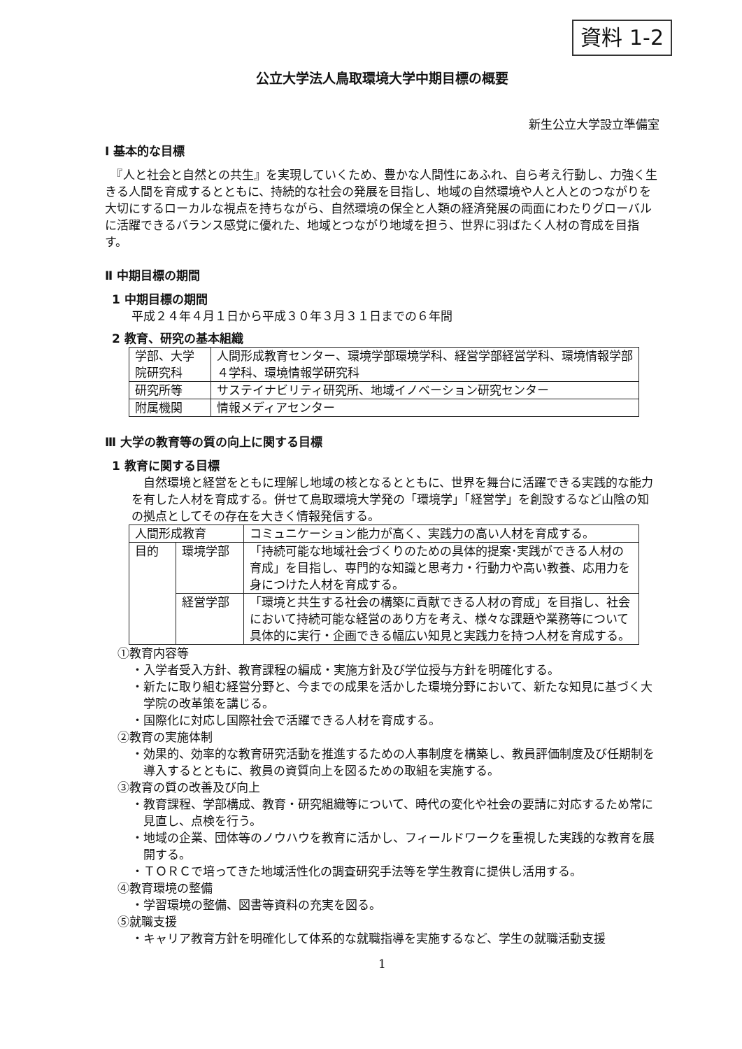資料 1-2
公立大学法人鳥取環境大学中期目標の概要
新生公立大学設立準備室
Ⅰ 基本的な目標
　『人と社会と自然との共生』を実現していくため、豊かな人間性にあふれ、自ら考え行動し、力強く生きる人間を育成するとともに、持続的な社会の発展を目指し、地域の自然環境や人と人とのつながりを大切にするローカルな視点を持ちながら、自然環境の保全と人類の経済発展の両面にわたりグローバルに活躍できるバランス感覚に優れた、地域とつながり地域を担う、世界に羽ばたく人材の育成を目指す。
Ⅱ 中期目標の期間
1 中期目標の期間
平成２４年４月１日から平成３０年３月３１日までの６年間
2 教育、研究の基本組織
| 学部、大学院研究科 | 人間形成教育センター、環境学部環境学科、経営学部経営学科、環境情報学部４学科、環境情報学研究科 |
| 研究所等 | サステイナビリティ研究所、地域イノベーション研究センター |
| 附属機関 | 情報メディアセンター |
Ⅲ 大学の教育等の質の向上に関する目標
1 教育に関する目標
　自然環境と経営をともに理解し地域の核となるとともに、世界を舞台に活躍できる実践的な能力を有した人材を育成する。併せて鳥取環境大学発の「環境学」「経営学」を創設するなど山陰の知の拠点としてその存在を大きく情報発信する。
| 人間形成教育 | | コミュニケーション能力が高く、実践力の高い人材を育成する。 |
| 目的 | 環境学部 | 「持続可能な地域社会づくりのための具体的提案･実践ができる人材の育成」を目指し、専門的な知識と思考力・行動力や高い教養、応用力を身につけた人材を育成する。 |
| | 経営学部 | 「環境と共生する社会の構築に貢献できる人材の育成」を目指し、社会において持続可能な経営のあり方を考え、様々な課題や業務等について具体的に実行・企画できる幅広い知見と実践力を持つ人材を育成する。 |
①教育内容等
・入学者受入方針、教育課程の編成・実施方針及び学位授与方針を明確化する。
・新たに取り組む経営分野と、今までの成果を活かした環境分野において、新たな知見に基づく大学院の改革策を講じる。
・国際化に対応し国際社会で活躍できる人材を育成する。
②教育の実施体制
・効果的、効率的な教育研究活動を推進するための人事制度を構築し、教員評価制度及び任期制を導入するとともに、教員の資質向上を図るための取組を実施する。
③教育の質の改善及び向上
・教育課程、学部構成、教育・研究組織等について、時代の変化や社会の要請に対応するため常に見直し、点検を行う。
・地域の企業、団体等のノウハウを教育に活かし、フィールドワークを重視した実践的な教育を展開する。
・ＴＯＲＣで培ってきた地域活性化の調査研究手法等を学生教育に提供し活用する。
④教育環境の整備
・学習環境の整備、図書等資料の充実を図る。
⑤就職支援
・キャリア教育方針を明確化して体系的な就職指導を実施するなど、学生の就職活動支援
1